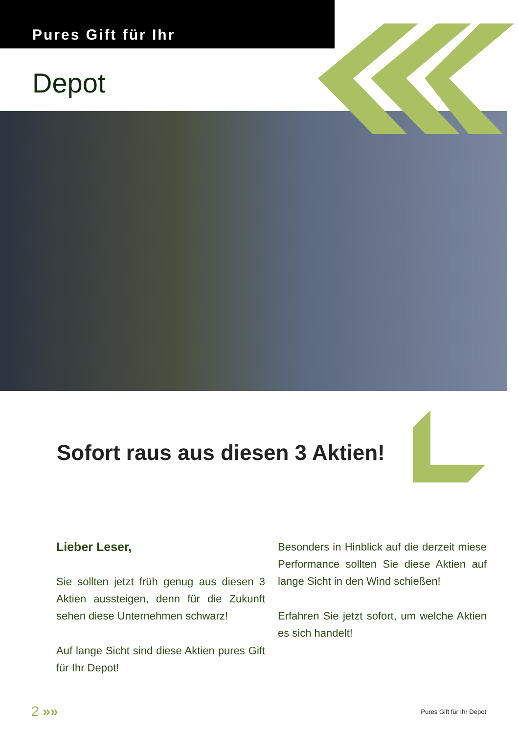Pures Gift für Ihr
Depot
Sofort raus aus diesen 3 Aktien!
Lieber Leser,
Sie sollten jetzt früh genug aus diesen 3 Aktien aussteigen, denn für die Zukunft sehen diese Unternehmen schwarz!
Auf lange Sicht sind diese Aktien pures Gift für Ihr Depot!
Besonders in Hinblick auf die derzeit miese Performance sollten Sie diese Aktien auf lange Sicht in den Wind schießen!
Erfahren Sie jetzt sofort, um welche Aktien es sich handelt!
2 »» Pures Gift für Ihr Depot